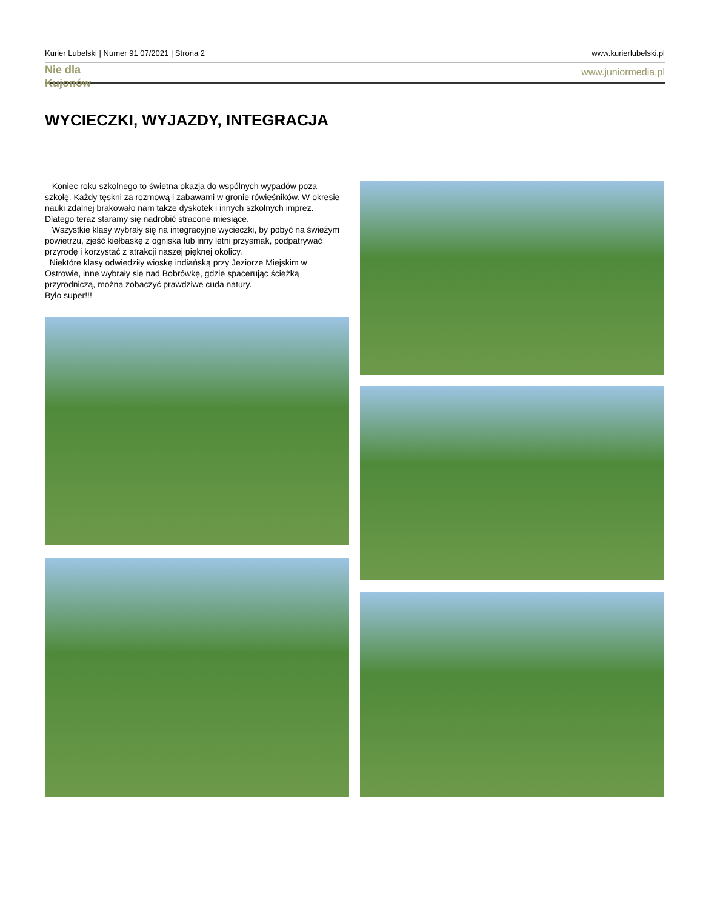Kurier Lubelski | Numer 91 07/2021 | Strona 2 www.kurierlubelski.pl
Nie dla Kujonów
www.juniormedia.pl
WYCIECZKI, WYJAZDY, INTEGRACJA
Koniec roku szkolnego to świetna okazja do wspólnych wypadów poza szkołę. Każdy tęskni za rozmową i zabawami w gronie rówieśników. W okresie nauki zdalnej brakowało nam także dyskotek i innych szkolnych imprez. Dlatego teraz staramy się nadrobić stracone miesiące.
Wszystkie klasy wybrały się na integracyjne wycieczki, by pobyć na świeżym powietrzu, zjeść kiełbaskę z ogniska lub inny letni przysmak, podpatrywać przyrodę i korzystać z atrakcji naszej pięknej okolicy.
Niektóre klasy odwiedziły wioskę indiańską przy Jeziorze Miejskim w Ostrowie, inne wybrały się nad Bobrówkę, gdzie spacerując ścieżką przyrodniczą, można zobaczyć prawdziwe cuda natury.
Było super!!!